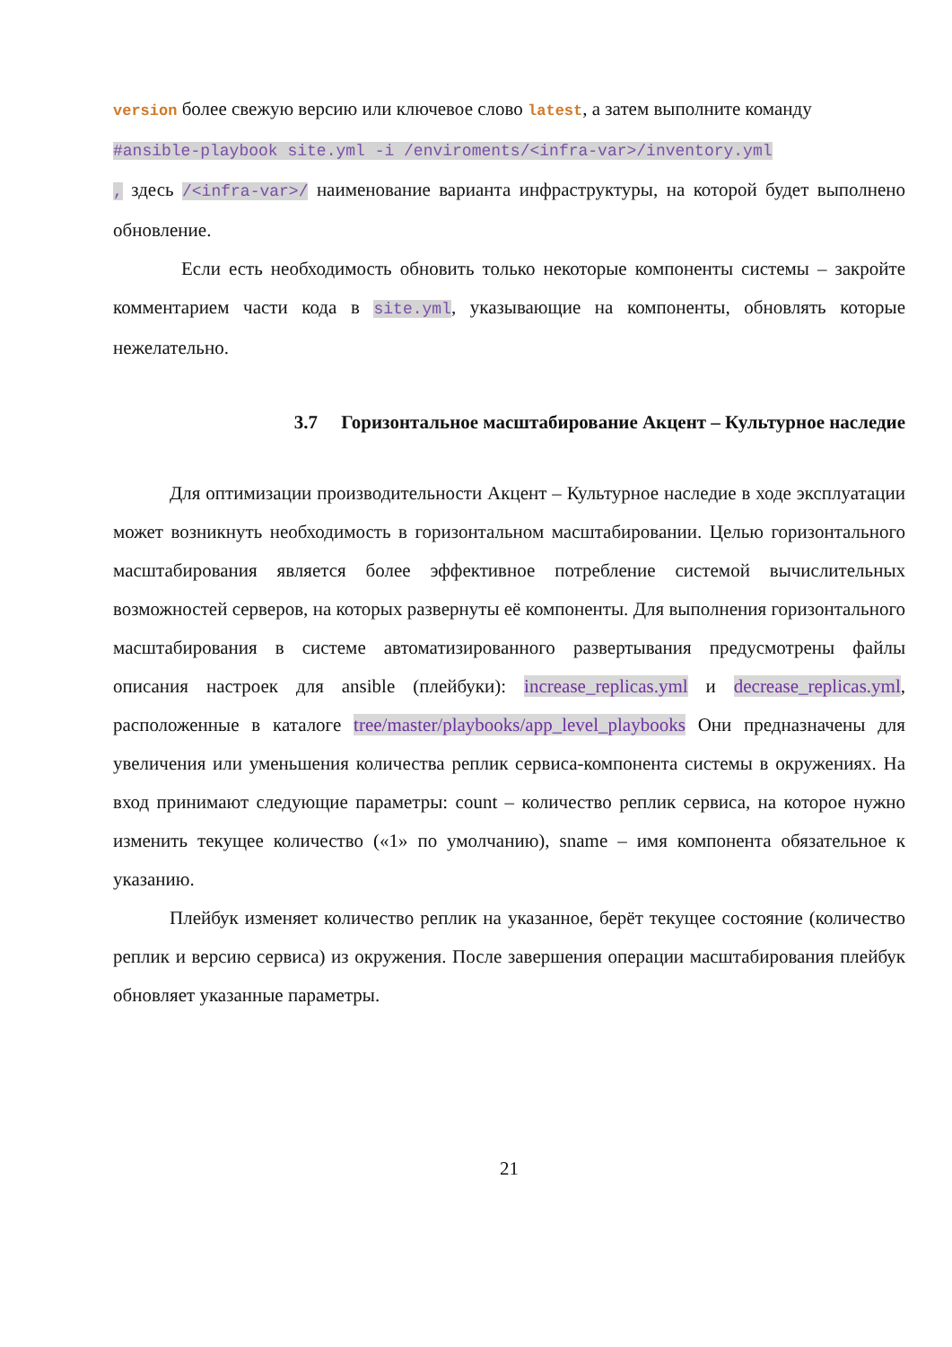version более свежую версию или ключевое слово latest, а затем выполните команду
#ansible-playbook site.yml -i /enviroments/<infra-var>/inventory.yml
, здесь /<infra-var>/ наименование варианта инфраструктуры, на которой будет выполнено обновление.
Если есть необходимость обновить только некоторые компоненты системы – закройте комментарием части кода в site.yml, указывающие на компоненты, обновлять которые нежелательно.
3.7 Горизонтальное масштабирование Акцент – Культурное наследие
Для оптимизации производительности Акцент – Культурное наследие в ходе эксплуатации может возникнуть необходимость в горизонтальном масштабировании. Целью горизонтального масштабирования является более эффективное потребление системой вычислительных возможностей серверов, на которых развернуты её компоненты. Для выполнения горизонтального масштабирования в системе автоматизированного развертывания предусмотрены файлы описания настроек для ansible (плейбуки): increase_replicas.yml и decrease_replicas.yml, расположенные в каталоге tree/master/playbooks/app_level_playbooks Они предназначены для увеличения или уменьшения количества реплик сервиса-компонента системы в окружениях. На вход принимают следующие параметры: count – количество реплик сервиса, на которое нужно изменить текущее количество («1» по умолчанию), sname – имя компонента обязательное к указанию.
Плейбук изменяет количество реплик на указанное, берёт текущее состояние (количество реплик и версию сервиса) из окружения. После завершения операции масштабирования плейбук обновляет указанные параметры.
21